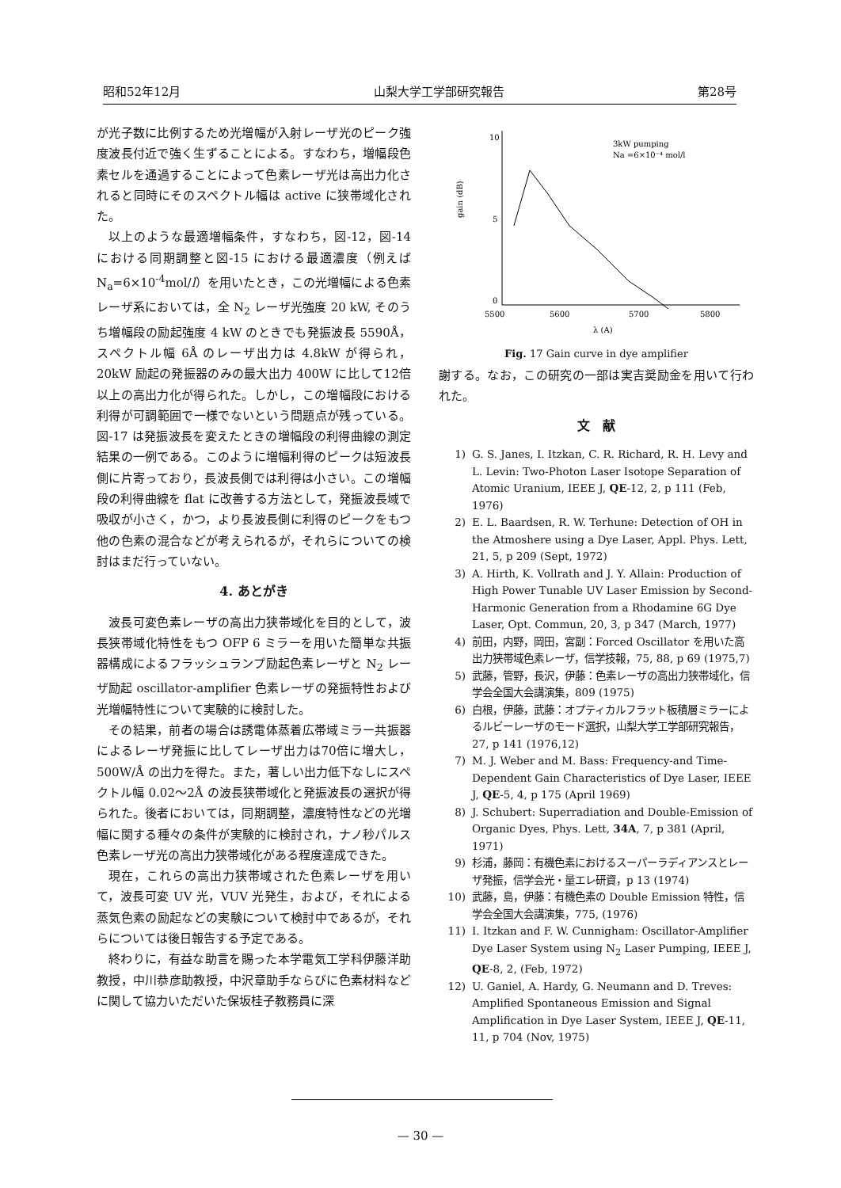昭和52年12月 山梨大学工学部研究報告 第28号
が光子数に比例するため光増幅が入射レーザ光のピーク強度波長付近で強く生ずることによる。すなわち，増幅段色素セルを通過することによって色素レーザ光は高出力化されると同時にそのスペクトル幅は active に狭帯域化された。
以上のような最適増幅条件，すなわち，図-12，図-14 における同期調整と図-15 における最適濃度（例えば N<sub>a</sub>=6×10<sup>-4</sup>mol/l）を用いたとき，この光増幅による色素レーザ系においては，全 N<sub>2</sub> レーザ光強度 20 kW, そのうち増幅段の励起強度 4 kW のときでも発振波長 5590Å，スペクトル幅 6Å のレーザ出力は 4.8kW が得られ，20kW 励起の発振器のみの最大出力 400W に比して12倍以上の高出力化が得られた。しかし，この増幅段における利得が可調範囲で一様でないという問題点が残っている。図-17 は発振波長を変えたときの増幅段の利得曲線の測定結果の一例である。このように増幅利得のピークは短波長側に片寄っており，長波長側では利得は小さい。この増幅段の利得曲線を flat に改善する方法として，発振波長域で吸収が小さく，かつ，より長波長側に利得のピークをもつ他の色素の混合などが考えられるが，それらについての検討はまだ行っていない。
4. あとがき
波長可変色素レーザの高出力狭帯域化を目的として，波長狭帯域化特性をもつ OFP 6 ミラーを用いた簡単な共振器構成によるフラッシュランプ励起色素レーザと N<sub>2</sub> レーザ励起 oscillator-amplifier 色素レーザの発振特性および光増幅特性について実験的に検討した。
その結果，前者の場合は誘電体蒸着広帯域ミラー共振器によるレーザ発振に比してレーザ出力は70倍に増大し，500W/Å の出力を得た。また，著しい出力低下なしにスペクトル幅 0.02～2Å の波長狭帯域化と発振波長の選択が得られた。後者においては，同期調整，濃度特性などの光増幅に関する種々の条件が実験的に検討され，ナノ秒パルス色素レーザ光の高出力狭帯域化がある程度達成できた。
現在，これらの高出力狭帯域された色素レーザを用いて，波長可変 UV 光，VUV 光発生，および，それによる蒸気色素の励起などの実験について検討中であるが，それらについては後日報告する予定である。
終わりに，有益な助言を賜った本学電気工学科伊藤洋助教授，中川恭彦助教授，中沢章助手ならびに色素材料などに関して協力いただいた保坂桂子教務員に深
10
5
0
gain (dB)
3kW pumping
Na =6×10⁻⁴ mol/l
5500
5600
5700
5800
λ (A)
Fig. 17 Gain curve in dye amplifier
謝する。なお，この研究の一部は実吉奨励金を用いて行われた。
文　献
1) G. S. Janes, I. Itzkan, C. R. Richard, R. H. Levy and L. Levin: Two-Photon Laser Isotope Separation of Atomic Uranium, IEEE J, QE-12, 2, p 111 (Feb, 1976)
2) E. L. Baardsen, R. W. Terhune: Detection of OH in the Atmoshere using a Dye Laser, Appl. Phys. Lett, 21, 5, p 209 (Sept, 1972)
3) A. Hirth, K. Vollrath and J. Y. Allain: Production of High Power Tunable UV Laser Emission by Second-Harmonic Generation from a Rhodamine 6G Dye Laser, Opt. Commun, 20, 3, p 347 (March, 1977)
4) 前田，内野，岡田，宮副：Forced Oscillator を用いた高出力狭帯域色素レーザ，信学技報，75, 88, p 69 (1975,7)
5) 武藤，管野，長沢，伊藤：色素レーザの高出力狭帯域化，信学会全国大会講演集，809 (1975)
6) 白根，伊藤，武藤：オプティカルフラット板積層ミラーによるルビーレーザのモード選択，山梨大学工学部研究報告，27, p 141 (1976,12)
7) M. J. Weber and M. Bass: Frequency-and Time-Dependent Gain Characteristics of Dye Laser, IEEE J, QE-5, 4, p 175 (April 1969)
8) J. Schubert: Superradiation and Double-Emission of Organic Dyes, Phys. Lett, 34A, 7, p 381 (April, 1971)
9) 杉浦，藤岡：有機色素におけるスーパーラディアンスとレーザ発振，信学会光・量エレ研資，p 13 (1974)
10) 武藤，島，伊藤：有機色素の Double Emission 特性，信学会全国大会講演集，775, (1976)
11) I. Itzkan and F. W. Cunnigham: Oscillator-Amplifier Dye Laser System using N<sub>2</sub> Laser Pumping, IEEE J, QE-8, 2, (Feb, 1972)
12) U. Ganiel, A. Hardy, G. Neumann and D. Treves: Amplified Spontaneous Emission and Signal Amplification in Dye Laser System, IEEE J, QE-11, 11, p 704 (Nov, 1975)
— 30 —